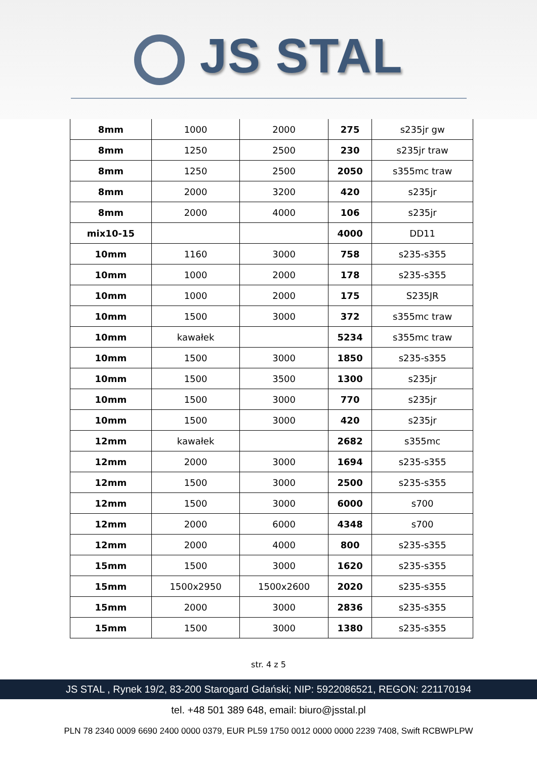JS STAL
| 8mm | 1000 | 2000 | 275 | s235jr gw |
| 8mm | 1250 | 2500 | 230 | s235jr traw |
| 8mm | 1250 | 2500 | 2050 | s355mc traw |
| 8mm | 2000 | 3200 | 420 | s235jr |
| 8mm | 2000 | 4000 | 106 | s235jr |
| mix10-15 | | | 4000 | DD11 |
| 10mm | 1160 | 3000 | 758 | s235-s355 |
| 10mm | 1000 | 2000 | 178 | s235-s355 |
| 10mm | 1000 | 2000 | 175 | S235JR |
| 10mm | 1500 | 3000 | 372 | s355mc traw |
| 10mm | kawałek | | 5234 | s355mc traw |
| 10mm | 1500 | 3000 | 1850 | s235-s355 |
| 10mm | 1500 | 3500 | 1300 | s235jr |
| 10mm | 1500 | 3000 | 770 | s235jr |
| 10mm | 1500 | 3000 | 420 | s235jr |
| 12mm | kawałek | | 2682 | s355mc |
| 12mm | 2000 | 3000 | 1694 | s235-s355 |
| 12mm | 1500 | 3000 | 2500 | s235-s355 |
| 12mm | 1500 | 3000 | 6000 | s700 |
| 12mm | 2000 | 6000 | 4348 | s700 |
| 12mm | 2000 | 4000 | 800 | s235-s355 |
| 15mm | 1500 | 3000 | 1620 | s235-s355 |
| 15mm | 1500x2950 | 1500x2600 | 2020 | s235-s355 |
| 15mm | 2000 | 3000 | 2836 | s235-s355 |
| 15mm | 1500 | 3000 | 1380 | s235-s355 |
str. 4 z 5
JS STAL , Rynek 19/2, 83-200 Starogard Gdański; NIP: 5922086521, REGON: 221170194
tel. +48 501 389 648, email: biuro@jsstal.pl
PLN 78 2340 0009 6690 2400 0000 0379, EUR PL59 1750 0012 0000 0000 2239 7408, Swift RCBWPLPW